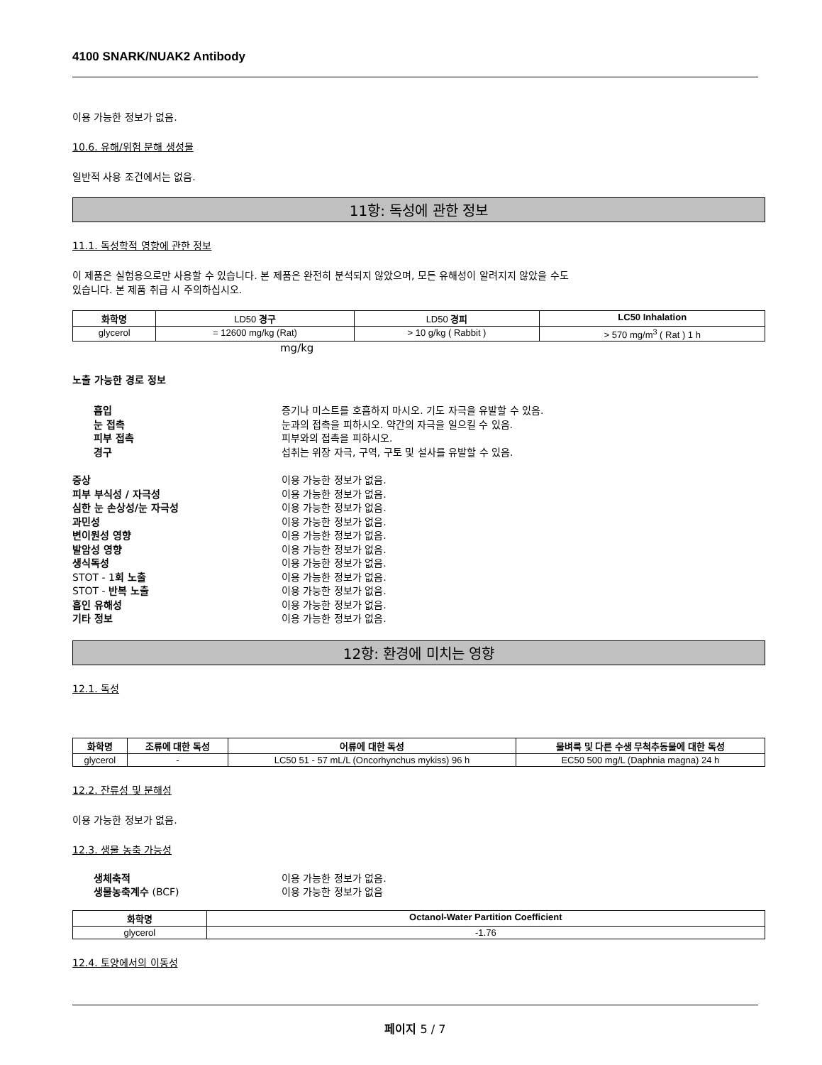4100 SNARK/NUAK2 Antibody
이용 가능한 정보가 없음.
10.6. 유해/위험 분해 생성물
일반적 사용 조건에서는 없음.
11항: 독성에 관한 정보
11.1. 독성학적 영향에 관한 정보
이 제품은 실험용으로만 사용할 수 있습니다. 본 제품은 완전히 분석되지 않았으며, 모든 유해성이 알려지지 않았을 수도
있습니다. 본 제품 취급 시 주의하십시오.
| 화학명 | LD50 경구 | LD50 경피 | LC50 Inhalation |
| --- | --- | --- | --- |
| glycerol | = 12600 mg/kg (Rat) | > 10 g/kg ( Rabbit ) | > 570 mg/m<sup>3</sup> ( Rat ) 1 h |
mg/kg
노출 가능한 경로 정보
흡입 증기나 미스트를 호흡하지 마시오. 기도 자극을 유발할 수 있음. 눈 접촉 눈과의 접촉을 피하시오. 약간의 자극을 일으킬 수 있음. 피부 접촉 피부와의 접촉을 피하시오. 경구 섭취는 위장 자극, 구역, 구토 및 설사를 유발할 수 있음.
증상 이용 가능한 정보가 없음. 피부 부식성 / 자극성 이용 가능한 정보가 없음. 심한 눈 손상성/눈 자극성 이용 가능한 정보가 없음. 과민성 이용 가능한 정보가 없음. 변이원성 영향 이용 가능한 정보가 없음. 발암성 영향 이용 가능한 정보가 없음. 생식독성 이용 가능한 정보가 없음. STOT - 1회 노출 이용 가능한 정보가 없음. STOT - 반복 노출 이용 가능한 정보가 없음. 흡인 유해성 이용 가능한 정보가 없음. 기타 정보 이용 가능한 정보가 없음.
12항: 환경에 미치는 영향
12.1. 독성
| 화학명 | 조류에 대한 독성 | 어류에 대한 독성 | 물벼룩 및 다른 수생 무척추동물에 대한 독성 |
| --- | --- | --- | --- |
| glycerol | - | LC50 51 - 57 mL/L (Oncorhynchus mykiss) 96 h | EC50 500 mg/L (Daphnia magna) 24 h |
12.2. 잔류성 및 분해성
이용 가능한 정보가 없음.
12.3. 생물 농축 가능성
생체축적 이용 가능한 정보가 없음. 생물농축계수 (BCF) 이용 가능한 정보가 없음
| 화학명 | Octanol-Water Partition Coefficient |
| --- | --- |
| glycerol | -1.76 |
12.4. 토양에서의 이동성
페이지 5 / 7